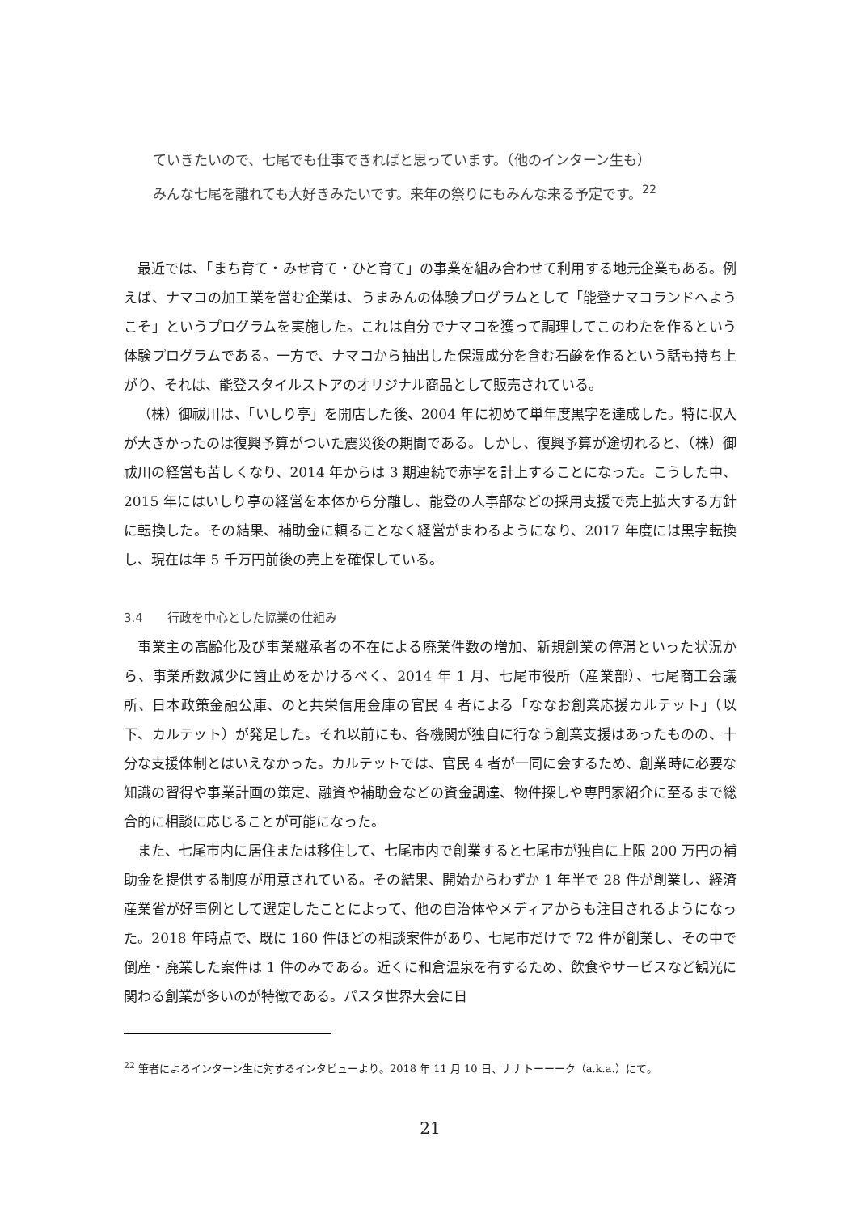ていきたいので、七尾でも仕事できればと思っています。（他のインターン生も）
みんな七尾を離れても大好きみたいです。来年の祭りにもみんな来る予定です。<sup>22</sup>
最近では、「まち育て・みせ育て・ひと育て」の事業を組み合わせて利用する地元企業もある。例えば、ナマコの加工業を営む企業は、うまみんの体験プログラムとして「能登ナマコランドへようこそ」というプログラムを実施した。これは自分でナマコを獲って調理してこのわたを作るという体験プログラムである。一方で、ナマコから抽出した保湿成分を含む石鹸を作るという話も持ち上がり、それは、能登スタイルストアのオリジナル商品として販売されている。
（株）御祓川は、「いしり亭」を開店した後、2004 年に初めて単年度黒字を達成した。特に収入が大きかったのは復興予算がついた震災後の期間である。しかし、復興予算が途切れると、（株）御祓川の経営も苦しくなり、2014 年からは 3 期連続で赤字を計上することになった。こうした中、2015 年にはいしり亭の経営を本体から分離し、能登の人事部などの採用支援で売上拡大する方針に転換した。その結果、補助金に頼ることなく経営がまわるようになり、2017 年度には黒字転換し、現在は年 5 千万円前後の売上を確保している。
3.4　　行政を中心とした協業の仕組み
事業主の高齢化及び事業継承者の不在による廃業件数の増加、新規創業の停滞といった状況から、事業所数減少に歯止めをかけるべく、2014 年 1 月、七尾市役所（産業部）、七尾商工会議所、日本政策金融公庫、のと共栄信用金庫の官民 4 者による「ななお創業応援カルテット」（以下、カルテット）が発足した。それ以前にも、各機関が独自に行なう創業支援はあったものの、十分な支援体制とはいえなかった。カルテットでは、官民 4 者が一同に会するため、創業時に必要な知識の習得や事業計画の策定、融資や補助金などの資金調達、物件探しや専門家紹介に至るまで総合的に相談に応じることが可能になった。
また、七尾市内に居住または移住して、七尾市内で創業すると七尾市が独自に上限 200 万円の補助金を提供する制度が用意されている。その結果、開始からわずか 1 年半で 28 件が創業し、経済産業省が好事例として選定したことによって、他の自治体やメディアからも注目されるようになった。2018 年時点で、既に 160 件ほどの相談案件があり、七尾市だけで 72 件が創業し、その中で倒産・廃業した案件は 1 件のみである。近くに和倉温泉を有するため、飲食やサービスなど観光に関わる創業が多いのが特徴である。パスタ世界大会に日
<sup>22</sup> 筆者によるインターン生に対するインタビューより。2018 年 11 月 10 日、ナナトーーーク（a.k.a.）にて。
21